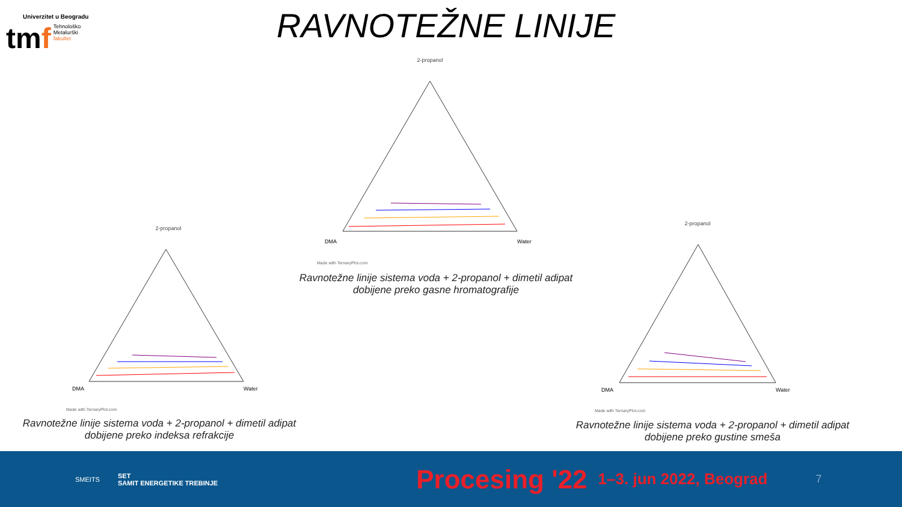Univerzitet u Beogradu
tmf
Tehnološko
Metalurški
fakultet
RAVNOTEŽNE LINIJE
2-propanol
DMA
Water
Made with TernaryPlot.com
Ravnotežne linije sistema voda + 2-propanol + dimetil adipat
dobijene preko gasne hromatografije
2-propanol
DMA
Water
Made with TernaryPlot.com
Ravnotežne linije sistema voda + 2-propanol + dimetil adipat
dobijene preko indeksa refrakcije
2-propanol
DMA
Water
Made with TernaryPlot.com
Ravnotežne linije sistema voda + 2-propanol + dimetil adipat
dobijene preko gustine smeša
SMEITS SET
SAMIT ENERGETIKE TREBINJE
Procesing '22 1–3. jun 2022, Beograd 7